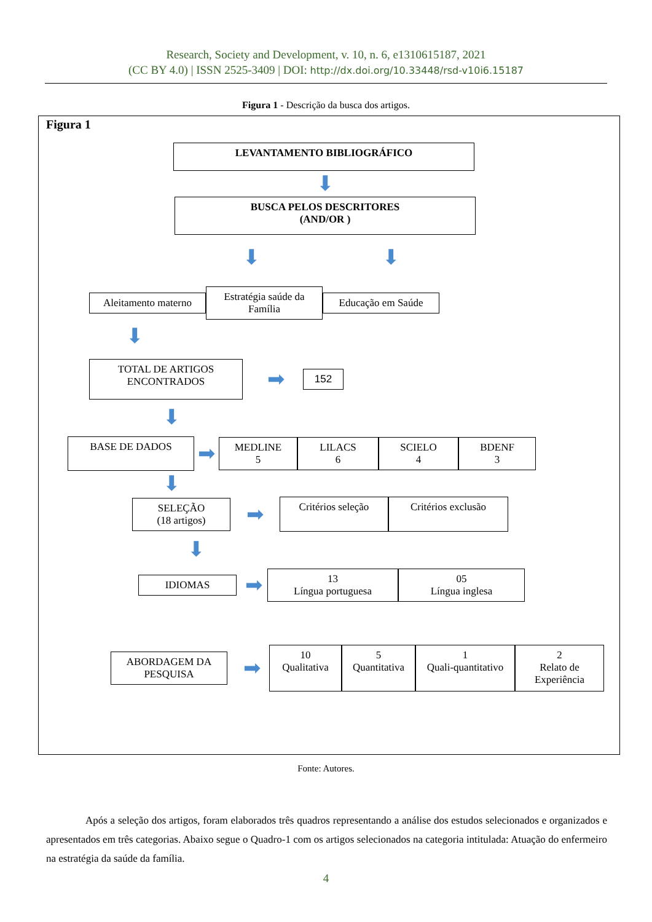Research, Society and Development, v. 10, n. 6, e1310615187, 2021
(CC BY 4.0) | ISSN 2525-3409 | DOI: http://dx.doi.org/10.33448/rsd-v10i6.15187
Figura 1 - Descrição da busca dos artigos.
Figura 1
LEVANTAMENTO BIBLIOGRÁFICO
⬇
BUSCA PELOS DESCRITORES
(AND/OR )
⬇ ⬇
Aleitamento materno
Estratégia saúde da Família
Educação em Saúde
⬇
TOTAL DE ARTIGOS ENCONTRADOS
➡
152
⬇
BASE DE DADOS
➡
MEDLINE
5
LILACS
6
SCIELO
4
BDENF
3
⬇
SELEÇÃO
(18 artigos)
➡
Critérios seleção Critérios exclusão
⬇
IDIOMAS
➡
13
Língua portuguesa
05
Língua inglesa
ABORDAGEM DA PESQUISA
➡
10
Qualitativa
5
Quantitativa
1
Quali-quantitativo
2
Relato de Experiência
Fonte: Autores.
Após a seleção dos artigos, foram elaborados três quadros representando a análise dos estudos selecionados e organizados e apresentados em três categorias. Abaixo segue o Quadro-1 com os artigos selecionados na categoria intitulada: Atuação do enfermeiro na estratégia da saúde da família.
4